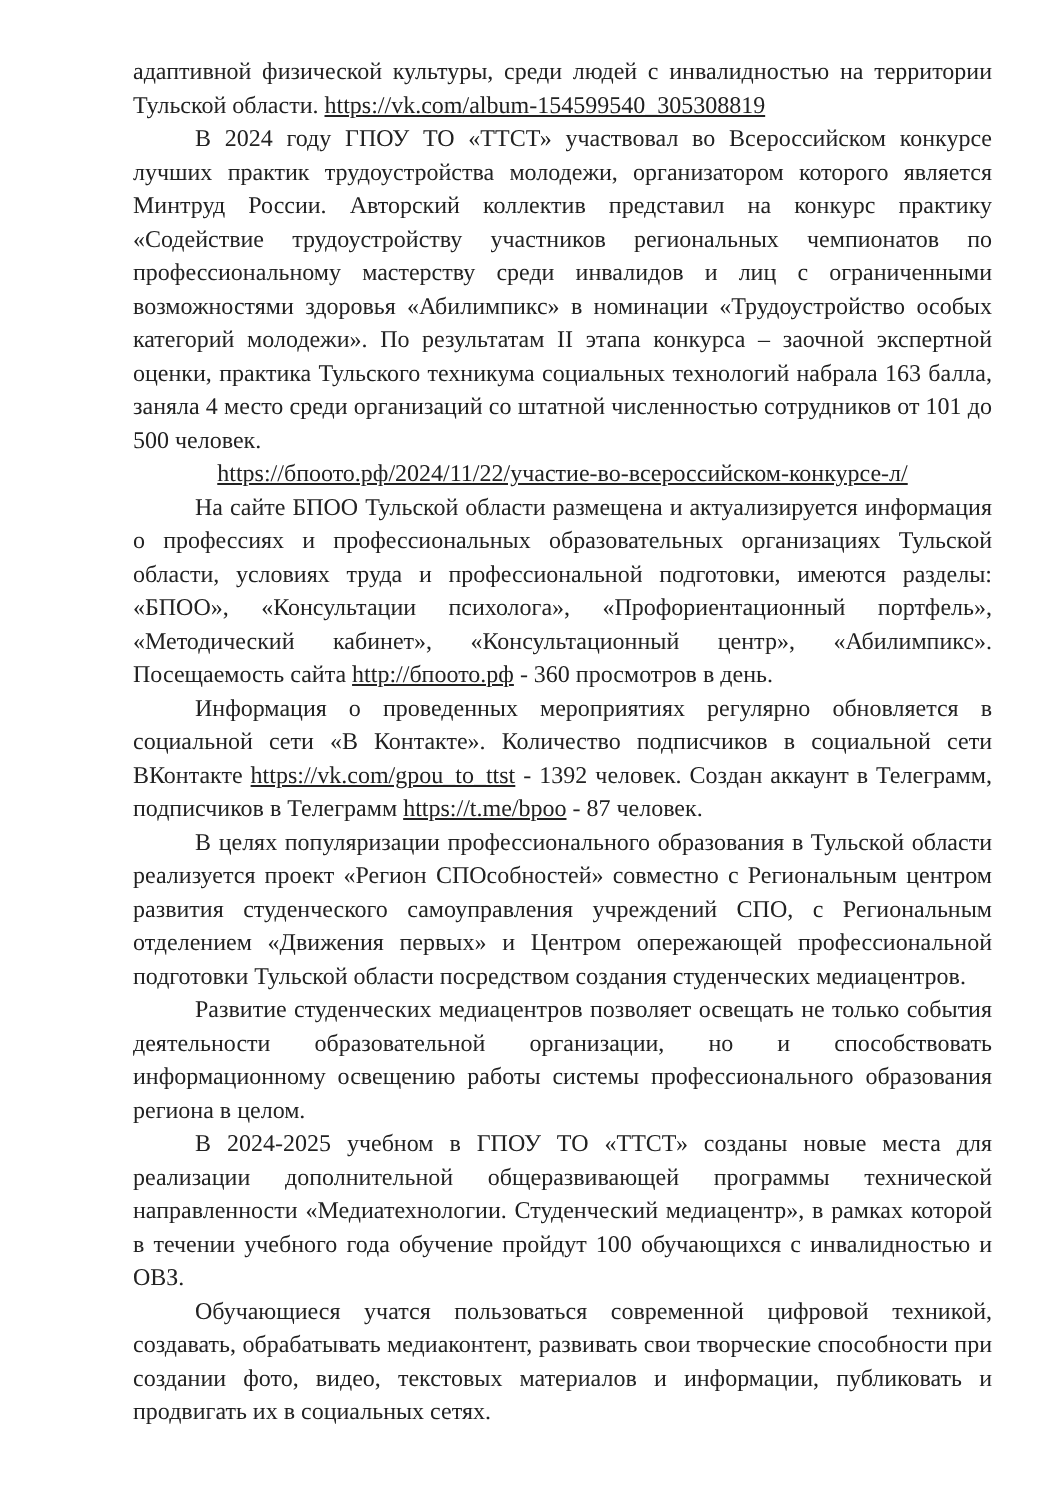адаптивной физической культуры, среди людей с инвалидностью на территории Тульской области. https://vk.com/album-154599540_305308819
В 2024 году ГПОУ ТО «ТТСТ» участвовал во Всероссийском конкурсе лучших практик трудоустройства молодежи, организатором которого является Минтруд России. Авторский коллектив представил на конкурс практику «Содействие трудоустройству участников региональных чемпионатов по профессиональному мастерству среди инвалидов и лиц с ограниченными возможностями здоровья «Абилимпикс» в номинации «Трудоустройство особых категорий молодежи». По результатам II этапа конкурса – заочной экспертной оценки, практика Тульского техникума социальных технологий набрала 163 балла, заняла 4 место среди организаций со штатной численностью сотрудников от 101 до 500 человек.
https://бпоото.рф/2024/11/22/участие-во-всероссийском-конкурсе-л/
На сайте БПОО Тульской области размещена и актуализируется информация о профессиях и профессиональных образовательных организациях Тульской области, условиях труда и профессиональной подготовки, имеются разделы: «БПОО», «Консультации психолога», «Профориентационный портфель», «Методический кабинет», «Консультационный центр», «Абилимпикс». Посещаемость сайта http://бпоото.рф - 360 просмотров в день.
Информация о проведенных мероприятиях регулярно обновляется в социальной сети «В Контакте». Количество подписчиков в социальной сети ВКонтакте https://vk.com/gpou_to_ttst - 1392 человек. Создан аккаунт в Телеграмм, подписчиков в Телеграмм https://t.me/bpoo - 87 человек.
В целях популяризации профессионального образования в Тульской области реализуется проект «Регион СПОсобностей» совместно с Региональным центром развития студенческого самоуправления учреждений СПО, с Региональным отделением «Движения первых» и Центром опережающей профессиональной подготовки Тульской области посредством создания студенческих медиацентров.
Развитие студенческих медиацентров позволяет освещать не только события деятельности образовательной организации, но и способствовать информационному освещению работы системы профессионального образования региона в целом.
В 2024-2025 учебном в ГПОУ ТО «ТТСТ» созданы новые места для реализации дополнительной общеразвивающей программы технической направленности «Медиатехнологии. Студенческий медиацентр», в рамках которой в течении учебного года обучение пройдут 100 обучающихся с инвалидностью и ОВЗ.
Обучающиеся учатся пользоваться современной цифровой техникой, создавать, обрабатывать медиаконтент, развивать свои творческие способности при создании фото, видео, текстовых материалов и информации, публиковать и продвигать их в социальных сетях.